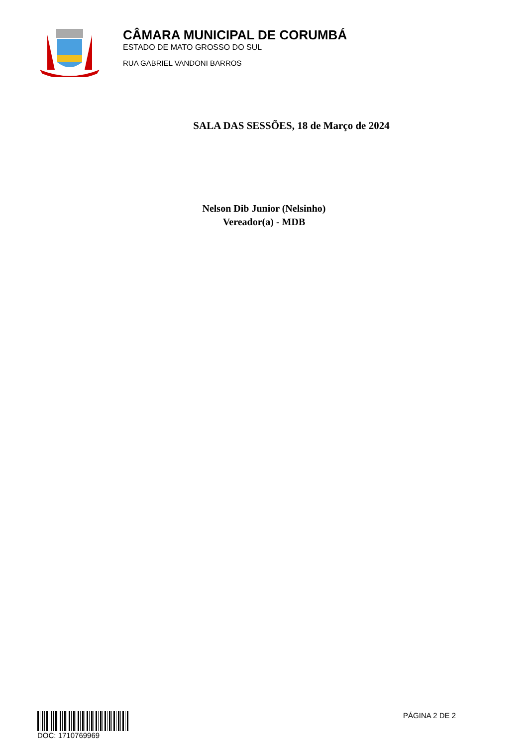CÂMARA MUNICIPAL DE CORUMBÁ
ESTADO DE MATO GROSSO DO SUL
RUA GABRIEL VANDONI BARROS
SALA DAS SESSÕES, 18 de Março de 2024
Nelson Dib Junior (Nelsinho)
Vereador(a) - MDB
DOC: 1710769969 PÁGINA 2 DE 2